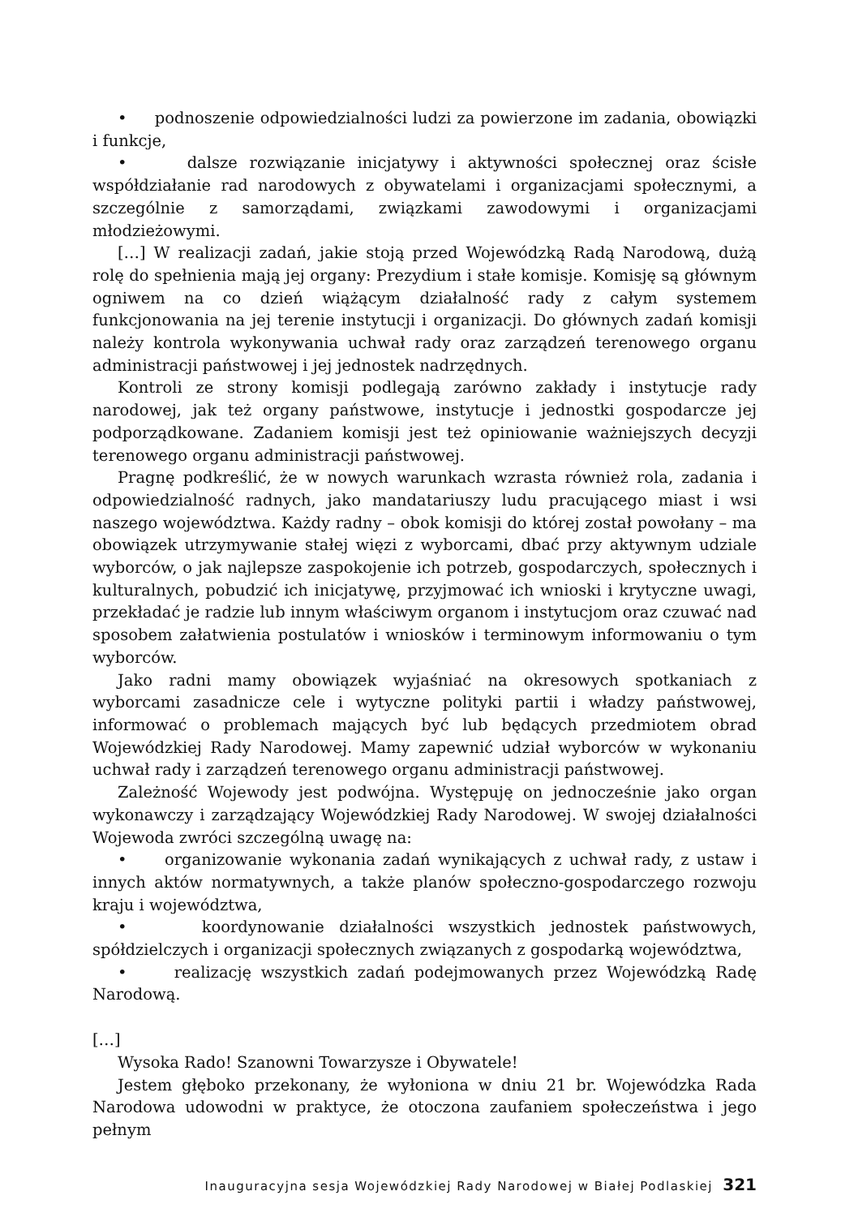• podnoszenie odpowiedzialności ludzi za powierzone im zadania, obowiązki i funkcje,
• dalsze rozwiązanie inicjatywy i aktywności społecznej oraz ścisłe współdziałanie rad narodowych z obywatelami i organizacjami społecznymi, a szczególnie z samorządami, związkami zawodowymi i organizacjami młodzieżowymi.
[…] W realizacji zadań, jakie stoją przed Wojewódzką Radą Narodową, dużą rolę do spełnienia mają jej organy: Prezydium i stałe komisje. Komisję są głównym ogniwem na co dzień wiążącym działalność rady z całym systemem funkcjonowania na jej terenie instytucji i organizacji. Do głównych zadań komisji należy kontrola wykonywania uchwał rady oraz zarządzeń terenowego organu administracji państwowej i jej jednostek nadrzędnych.
Kontroli ze strony komisji podlegają zarówno zakłady i instytucje rady narodowej, jak też organy państwowe, instytucje i jednostki gospodarcze jej podporządkowane. Zadaniem komisji jest też opiniowanie ważniejszych decyzji terenowego organu administracji państwowej.
Pragnę podkreślić, że w nowych warunkach wzrasta również rola, zadania i odpowiedzialność radnych, jako mandatariuszy ludu pracującego miast i wsi naszego województwa. Każdy radny – obok komisji do której został powołany – ma obowiązek utrzymywanie stałej więzi z wyborcami, dbać przy aktywnym udziale wyborców, o jak najlepsze zaspokojenie ich potrzeb, gospodarczych, społecznych i kulturalnych, pobudzić ich inicjatywę, przyjmować ich wnioski i krytyczne uwagi, przekładać je radzie lub innym właściwym organom i instytucjom oraz czuwać nad sposobem załatwienia postulatów i wniosków i terminowym informowaniu o tym wyborców.
Jako radni mamy obowiązek wyjaśniać na okresowych spotkaniach z wyborcami zasadnicze cele i wytyczne polityki partii i władzy państwowej, informować o problemach mających być lub będących przedmiotem obrad Wojewódzkiej Rady Narodowej. Mamy zapewnić udział wyborców w wykonaniu uchwał rady i zarządzeń terenowego organu administracji państwowej.
Zależność Wojewody jest podwójna. Występuję on jednocześnie jako organ wykonawczy i zarządzający Wojewódzkiej Rady Narodowej. W swojej działalności Wojewoda zwróci szczególną uwagę na:
• organizowanie wykonania zadań wynikających z uchwał rady, z ustaw i innych aktów normatywnych, a także planów społeczno-gospodarczego rozwoju kraju i województwa,
• koordynowanie działalności wszystkich jednostek państwowych, spółdzielczych i organizacji społecznych związanych z gospodarką województwa,
• realizację wszystkich zadań podejmowanych przez Wojewódzką Radę Narodową.
[…]
Wysoka Rado! Szanowni Towarzysze i Obywatele!
Jestem głęboko przekonany, że wyłoniona w dniu 21 br. Wojewódzka Rada Narodowa udowodni w praktyce, że otoczona zaufaniem społeczeństwa i jego pełnym
Inauguracyjna sesja Wojewódzkiej Rady Narodowej w Białej Podlaskiej 321